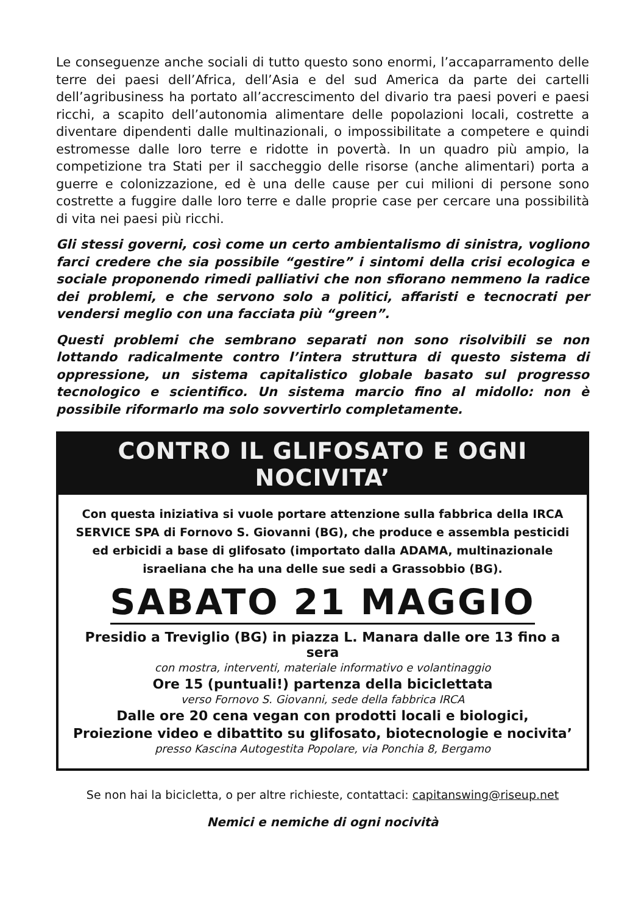Le conseguenze anche sociali di tutto questo sono enormi, l’accaparramento delle terre dei paesi dell’Africa, dell’Asia e del sud America da parte dei cartelli dell’agribusiness ha portato all’accrescimento del divario tra paesi poveri e paesi ricchi, a scapito dell’autonomia alimentare delle popolazioni locali, costrette a diventare dipendenti dalle multinazionali, o impossibilitate a competere e quindi estromesse dalle loro terre e ridotte in povertà. In un quadro più ampio, la competizione tra Stati per il saccheggio delle risorse (anche alimentari) porta a guerre e colonizzazione, ed è una delle cause per cui milioni di persone sono costrette a fuggire dalle loro terre e dalle proprie case per cercare una possibilità di vita nei paesi più ricchi.
Gli stessi governi, così come un certo ambientalismo di sinistra, vogliono farci credere che sia possibile “gestire” i sintomi della crisi ecologica e sociale proponendo rimedi palliativi che non sfiorano nemmeno la radice dei problemi, e che servono solo a politici, affaristi e tecnocrati per vendersi meglio con una facciata più “green”.
Questi problemi che sembrano separati non sono risolvibili se non lottando radicalmente contro l’intera struttura di questo sistema di oppressione, un sistema capitalistico globale basato sul progresso tecnologico e scientifico. Un sistema marcio fino al midollo: non è possibile riformarlo ma solo sovvertirlo completamente.
CONTRO IL GLIFOSATO E OGNI NOCIVITA’
Con questa iniziativa si vuole portare attenzione sulla fabbrica della IRCA SERVICE SPA di Fornovo S. Giovanni (BG), che produce e assembla pesticidi ed erbicidi a base di glifosato (importato dalla ADAMA, multinazionale israeliana che ha una delle sue sedi a Grassobbio (BG).
SABATO 21 MAGGIO
Presidio a Treviglio (BG) in piazza L. Manara dalle ore 13 fino a sera
con mostra, interventi, materiale informativo e volantinaggio
Ore 15 (puntuali!) partenza della biciclettata
verso Fornovo S. Giovanni, sede della fabbrica IRCA
Dalle ore 20 cena vegan con prodotti locali e biologici,
Proiezione video e dibattito su glifosato, biotecnologie e nocivita’
presso Kascina Autogestita Popolare, via Ponchia 8, Bergamo
Se non hai la bicicletta, o per altre richieste, contattaci: capitanswing@riseup.net
Nemici e nemiche di ogni nocività